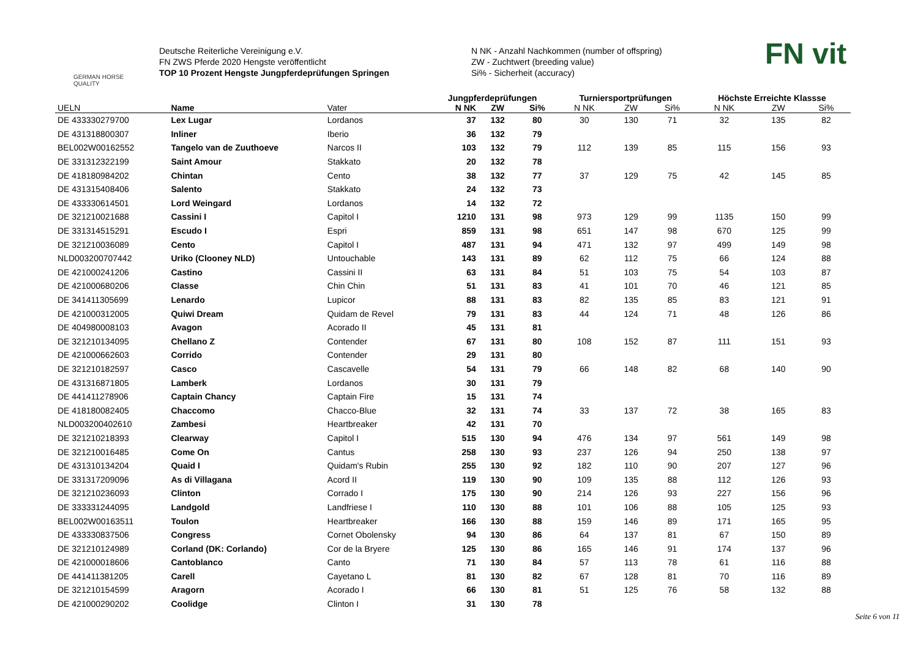GERMAN HORSE
QUALITY
Deutsche Reiterliche Vereinigung e.V.
FN ZWS Pferde 2020 Hengste veröffentlicht
TOP 10 Prozent Hengste Jungpferdeprüfungen Springen
N NK - Anzahl Nachkommen (number of offspring)
ZW - Zuchtwert (breeding value)
Si% - Sicherheit (accuracy)
FN vit
| | | | Jungpferdeprüfungen | | | Turniersportprüfungen | | | Höchste Erreichte Klassse | | |
| --- | --- | --- | --- | --- | --- | --- | --- | --- | --- | --- | --- |
| UELN | Name | Vater | N NK | ZW | Si% | N NK | ZW | Si% | N NK | ZW | Si% |
| DE 433330279700 | Lex Lugar | Lordanos | 37 | 132 | 80 | 30 | 130 | 71 | 32 | 135 | 82 |
| DE 431318800307 | Inliner | Iberio | 36 | 132 | 79 | | | | | | |
| BEL002W00162552 | Tangelo van de Zuuthoeve | Narcos II | 103 | 132 | 79 | 112 | 139 | 85 | 115 | 156 | 93 |
| DE 331312322199 | Saint Amour | Stakkato | 20 | 132 | 78 | | | | | | |
| DE 418180984202 | Chintan | Cento | 38 | 132 | 77 | 37 | 129 | 75 | 42 | 145 | 85 |
| DE 431315408406 | Salento | Stakkato | 24 | 132 | 73 | | | | | | |
| DE 433330614501 | Lord Weingard | Lordanos | 14 | 132 | 72 | | | | | | |
| DE 321210021688 | Cassini I | Capitol I | 1210 | 131 | 98 | 973 | 129 | 99 | 1135 | 150 | 99 |
| DE 331314515291 | Escudo I | Espri | 859 | 131 | 98 | 651 | 147 | 98 | 670 | 125 | 99 |
| DE 321210036089 | Cento | Capitol I | 487 | 131 | 94 | 471 | 132 | 97 | 499 | 149 | 98 |
| NLD003200707442 | Uriko (Clooney NLD) | Untouchable | 143 | 131 | 89 | 62 | 112 | 75 | 66 | 124 | 88 |
| DE 421000241206 | Castino | Cassini II | 63 | 131 | 84 | 51 | 103 | 75 | 54 | 103 | 87 |
| DE 421000680206 | Classe | Chin Chin | 51 | 131 | 83 | 41 | 101 | 70 | 46 | 121 | 85 |
| DE 341411305699 | Lenardo | Lupicor | 88 | 131 | 83 | 82 | 135 | 85 | 83 | 121 | 91 |
| DE 421000312005 | Quiwi Dream | Quidam de Revel | 79 | 131 | 83 | 44 | 124 | 71 | 48 | 126 | 86 |
| DE 404980008103 | Avagon | Acorado II | 45 | 131 | 81 | | | | | | |
| DE 321210134095 | Chellano Z | Contender | 67 | 131 | 80 | 108 | 152 | 87 | 111 | 151 | 93 |
| DE 421000662603 | Corrido | Contender | 29 | 131 | 80 | | | | | | |
| DE 321210182597 | Casco | Cascavelle | 54 | 131 | 79 | 66 | 148 | 82 | 68 | 140 | 90 |
| DE 431316871805 | Lamberk | Lordanos | 30 | 131 | 79 | | | | | | |
| DE 441411278906 | Captain Chancy | Captain Fire | 15 | 131 | 74 | | | | | | |
| DE 418180082405 | Chaccomo | Chacco-Blue | 32 | 131 | 74 | 33 | 137 | 72 | 38 | 165 | 83 |
| NLD003200402610 | Zambesi | Heartbreaker | 42 | 131 | 70 | | | | | | |
| DE 321210218393 | Clearway | Capitol I | 515 | 130 | 94 | 476 | 134 | 97 | 561 | 149 | 98 |
| DE 321210016485 | Come On | Cantus | 258 | 130 | 93 | 237 | 126 | 94 | 250 | 138 | 97 |
| DE 431310134204 | Quaid I | Quidam's Rubin | 255 | 130 | 92 | 182 | 110 | 90 | 207 | 127 | 96 |
| DE 331317209096 | As di Villagana | Acord II | 119 | 130 | 90 | 109 | 135 | 88 | 112 | 126 | 93 |
| DE 321210236093 | Clinton | Corrado I | 175 | 130 | 90 | 214 | 126 | 93 | 227 | 156 | 96 |
| DE 333331244095 | Landgold | Landfriese I | 110 | 130 | 88 | 101 | 106 | 88 | 105 | 125 | 93 |
| BEL002W00163511 | Toulon | Heartbreaker | 166 | 130 | 88 | 159 | 146 | 89 | 171 | 165 | 95 |
| DE 433330837506 | Congress | Cornet Obolensky | 94 | 130 | 86 | 64 | 137 | 81 | 67 | 150 | 89 |
| DE 321210124989 | Corland (DK: Corlando) | Cor de la Bryere | 125 | 130 | 86 | 165 | 146 | 91 | 174 | 137 | 96 |
| DE 421000018606 | Cantoblanco | Canto | 71 | 130 | 84 | 57 | 113 | 78 | 61 | 116 | 88 |
| DE 441411381205 | Carell | Cayetano L | 81 | 130 | 82 | 67 | 128 | 81 | 70 | 116 | 89 |
| DE 321210154599 | Aragorn | Acorado I | 66 | 130 | 81 | 51 | 125 | 76 | 58 | 132 | 88 |
| DE 421000290202 | Coolidge | Clinton I | 31 | 130 | 78 | | | | | | |
Seite 6 von 11